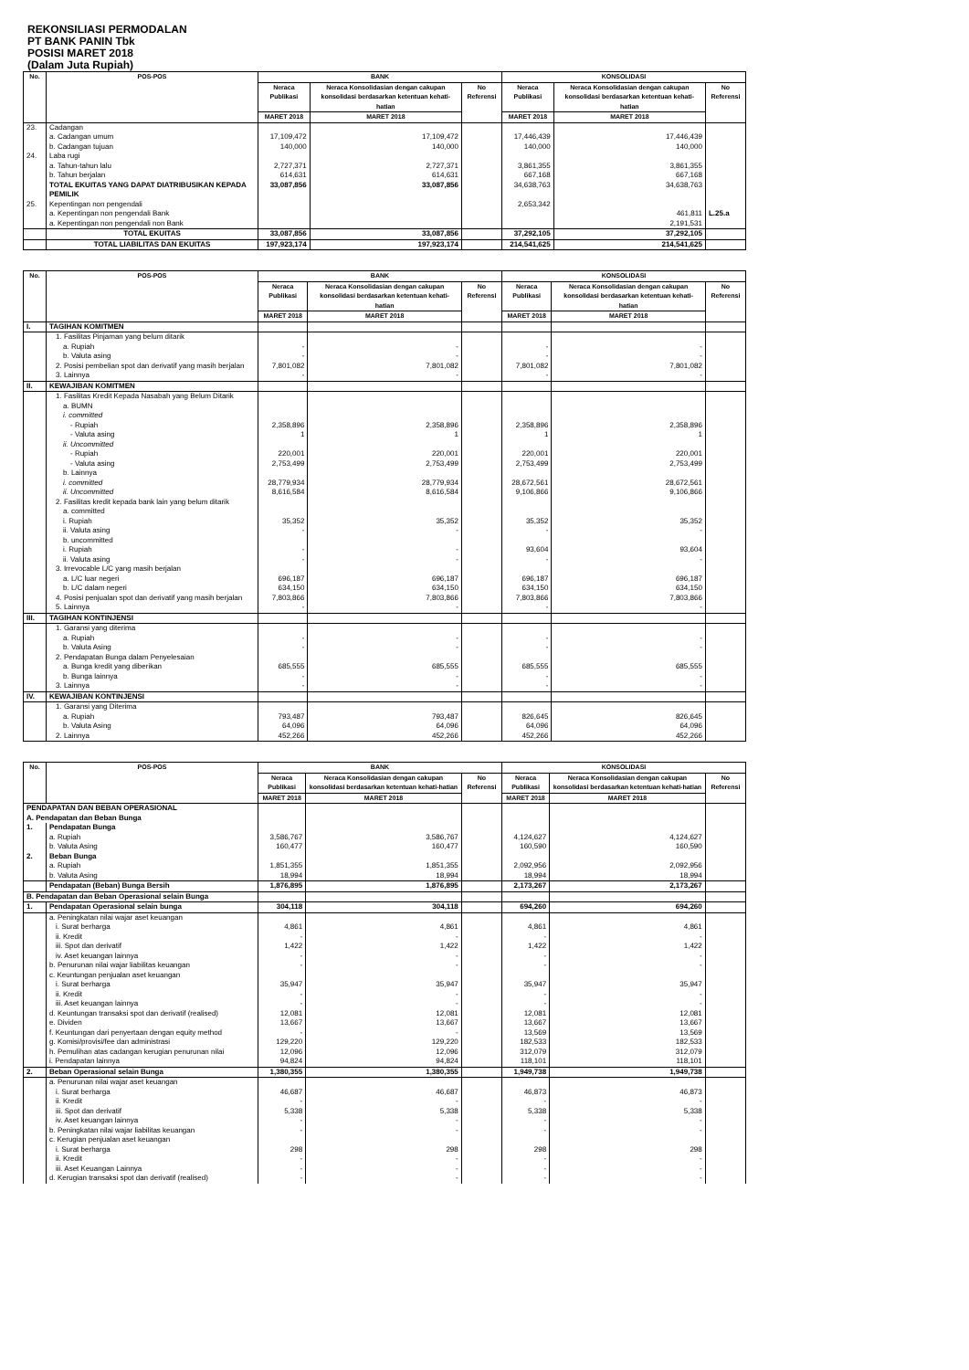REKONSILIASI PERMODALAN
PT BANK PANIN Tbk
POSISI MARET 2018
(Dalam Juta Rupiah)
| No. | POS-POS | BANK | | | KONSOLIDASI | | |
| --- | --- | --- | --- | --- | --- | --- | --- |
| | | Neraca Publikasi | Neraca Konsolidasian dengan cakupan konsolidasi berdasarkan ketentuan kehati-hatian | No Referensi | Neraca Publikasi | Neraca Konsolidasian dengan cakupan konsolidasi berdasarkan ketentuan kehati-hatian | No Referensi |
| | | MARET 2018 | MARET 2018 | | MARET 2018 | MARET 2018 | |
| 23. | Cadangan | | | | | | |
| | a. Cadangan umum | 17,109,472 | 17,109,472 | | 17,446,439 | 17,446,439 | |
| | b. Cadangan tujuan | 140,000 | 140,000 | | 140,000 | 140,000 | |
| 24. | Laba rugi | | | | | | |
| | a. Tahun-tahun lalu | 2,727,371 | 2,727,371 | | 3,861,355 | 3,861,355 | |
| | b. Tahun berjalan | 614,631 | 614,631 | | 667,168 | 667,168 | |
| | TOTAL EKUITAS YANG DAPAT DIATRIBUSIKAN KEPADA PEMILIK | 33,087,856 | 33,087,856 | | 34,638,763 | 34,638,763 | |
| 25. | Kepentingan non pengendali | | | | 2,653,342 | | |
| | a. Kepentingan non pengendali Bank | | | | | 461,811 | L.25.a |
| | a. Kepentingan non pengendali non Bank | | | | | 2,191,531 | |
| | TOTAL EKUITAS | 33,087,856 | 33,087,856 | | 37,292,105 | 37,292,105 | |
| | TOTAL LIABILITAS DAN EKUITAS | 197,923,174 | 197,923,174 | | 214,541,625 | 214,541,625 | |
| No. | POS-POS | BANK | | | KONSOLIDASI | | |
| --- | --- | --- | --- | --- | --- | --- | --- |
| | | Neraca Publikasi | Neraca Konsolidasian dengan cakupan konsolidasi berdasarkan ketentuan kehati-hatian | No Referensi | Neraca Publikasi | Neraca Konsolidasian dengan cakupan konsolidasi berdasarkan ketentuan kehati-hatian | No Referensi |
| | | MARET 2018 | MARET 2018 | | MARET 2018 | MARET 2018 | |
| I. | TAGIHAN KOMITMEN | | | | | | |
| | 1. Fasilitas Pinjaman yang belum ditarik | | | | | | |
| | a. Rupiah | - | - | | - | - | |
| | b. Valuta asing | - | - | | - | - | |
| | 2. Posisi pembelian spot dan derivatif yang masih berjalan | 7,801,082 | 7,801,082 | | 7,801,082 | 7,801,082 | |
| | 3. Lainnya | - | - | | - | - | |
| II. | KEWAJIBAN KOMITMEN | | | | | | |
| | 1. Fasilitas Kredit Kepada Nasabah yang Belum Ditarik | | | | | | |
| | a. BUMN | | | | | | |
| | i. committed | | | | | | |
| | - Rupiah | 2,358,896 | 2,358,896 | | 2,358,896 | 2,358,896 | |
| | - Valuta asing | 1 | 1 | | 1 | 1 | |
| | ii. Uncommitted | | | | | | |
| | - Rupiah | 220,001 | 220,001 | | 220,001 | 220,001 | |
| | - Valuta asing | 2,753,499 | 2,753,499 | | 2,753,499 | 2,753,499 | |
| | b. Lainnya | | | | | | |
| | i. committed | 28,779,934 | 28,779,934 | | 28,672,561 | 28,672,561 | |
| | ii. Uncommitted | 8,616,584 | 8,616,584 | | 9,106,866 | 9,106,866 | |
| | 2. Fasilitas kredit kepada bank lain yang belum ditarik | | | | | | |
| | a. committed | | | | | | |
| | i. Rupiah | 35,352 | 35,352 | | 35,352 | 35,352 | |
| | ii. Valuta asing | - | - | | - | - | |
| | b. uncommitted | | | | | | |
| | i. Rupiah | - | - | | 93,604 | 93,604 | |
| | ii. Valuta asing | - | - | | - | - | |
| | 3. Irrevocable L/C yang masih berjalan | | | | | | |
| | a. L/C luar negeri | 696,187 | 696,187 | | 696,187 | 696,187 | |
| | b. L/C dalam negeri | 634,150 | 634,150 | | 634,150 | 634,150 | |
| | 4. Posisi penjualan spot dan derivatif yang masih berjalan | 7,803,866 | 7,803,866 | | 7,803,866 | 7,803,866 | |
| | 5. Lainnya | - | - | | - | - | |
| III. | TAGIHAN KONTINJENSI | | | | | | |
| | 1. Garansi yang diterima | | | | | | |
| | a. Rupiah | - | - | | - | - | |
| | b. Valuta Asing | - | - | | - | - | |
| | 2. Pendapatan Bunga dalam Penyelesaian | | | | | | |
| | a. Bunga kredit yang diberikan | 685,555 | 685,555 | | 685,555 | 685,555 | |
| | b. Bunga lainnya | - | - | | - | - | |
| | 3. Lainnya | - | - | | - | - | |
| IV. | KEWAJIBAN KONTINJENSI | | | | | | |
| | 1. Garansi yang Diterima | | | | | | |
| | a. Rupiah | 793,487 | 793,487 | | 826,645 | 826,645 | |
| | b. Valuta Asing | 64,096 | 64,096 | | 64,096 | 64,096 | |
| | 2. Lainnya | 452,266 | 452,266 | | 452,266 | 452,266 | |
| No. | POS-POS | BANK | | | KONSOLIDASI | | |
| --- | --- | --- | --- | --- | --- | --- | --- |
| | | Neraca Publikasi | Neraca Konsolidasian dengan cakupan konsolidasi berdasarkan ketentuan kehati-hatian | No Referensi | Neraca Publikasi | Neraca Konsolidasian dengan cakupan konsolidasi berdasarkan ketentuan kehati-hatian | No Referensi |
| | | MARET 2018 | MARET 2018 | | MARET 2018 | MARET 2018 | |
| PENDAPATAN DAN BEBAN OPERASIONAL | | | | | | | |
| A. Pendapatan dan Beban Bunga | | | | | | | |
| 1. | Pendapatan Bunga | | | | | | |
| | a. Rupiah | 3,586,767 | 3,586,767 | | 4,124,627 | 4,124,627 | |
| | b. Valuta Asing | 160,477 | 160,477 | | 160,590 | 160,590 | |
| 2. | Beban Bunga | | | | | | |
| | a. Rupiah | 1,851,355 | 1,851,355 | | 2,092,956 | 2,092,956 | |
| | b. Valuta Asing | 18,994 | 18,994 | | 18,994 | 18,994 | |
| | Pendapatan (Beban) Bunga Bersih | 1,876,895 | 1,876,895 | | 2,173,267 | 2,173,267 | |
| B. Pendapatan dan Beban Operasional selain Bunga | | | | | | | |
| 1. | Pendapatan Operasional selain bunga | 304,118 | 304,118 | | 694,260 | 694,260 | |
| | a. Peningkatan nilai wajar aset keuangan | | | | | | |
| | i. Surat berharga | 4,861 | 4,861 | | 4,861 | 4,861 | |
| | ii. Kredit | - | - | | - | - | |
| | iii. Spot dan derivatif | 1,422 | 1,422 | | 1,422 | 1,422 | |
| | iv. Aset keuangan lainnya | - | - | | - | - | |
| | b. Penurunan nilai wajar liabilitas keuangan | - | - | | - | - | |
| | c. Keuntungan penjualan aset keuangan | | | | | | |
| | i. Surat berharga | 35,947 | 35,947 | | 35,947 | 35,947 | |
| | ii. Kredit | - | - | | - | - | |
| | iii. Aset keuangan lainnya | - | - | | - | - | |
| | d. Keuntungan transaksi spot dan derivatif (realised) | 12,081 | 12,081 | | 12,081 | 12,081 | |
| | e. Dividen | 13,667 | 13,667 | | 13,667 | 13,667 | |
| | f. Keuntungan dari penyertaan dengan equity method | - | - | | 13,569 | 13,569 | |
| | g. Komisi/provisi/fee dan administrasi | 129,220 | 129,220 | | 182,533 | 182,533 | |
| | h. Pemulihan atas cadangan kerugian penurunan nilai | 12,096 | 12,096 | | 312,079 | 312,079 | |
| | i. Pendapatan lainnya | 94,824 | 94,824 | | 118,101 | 118,101 | |
| 2. | Beban Operasional selain Bunga | 1,380,355 | 1,380,355 | | 1,949,738 | 1,949,738 | |
| | a. Penurunan nilai wajar aset keuangan | | | | | | |
| | i. Surat berharga | 46,687 | 46,687 | | 46,873 | 46,873 | |
| | ii. Kredit | - | - | | - | - | |
| | iii. Spot dan derivatif | 5,338 | 5,338 | | 5,338 | 5,338 | |
| | iv. Aset keuangan lainnya | - | - | | - | - | |
| | b. Peningkatan nilai wajar liabilitas keuangan | - | - | | - | - | |
| | c. Kerugian penjualan aset keuangan | | | | | | |
| | i. Surat berharga | 298 | 298 | | 298 | 298 | |
| | ii. Kredit | - | - | | - | - | |
| | iii. Aset Keuangan Lainnya | - | - | | - | - | |
| | d. Kerugian transaksi spot dan derivatif (realised) | - | - | | - | - | |